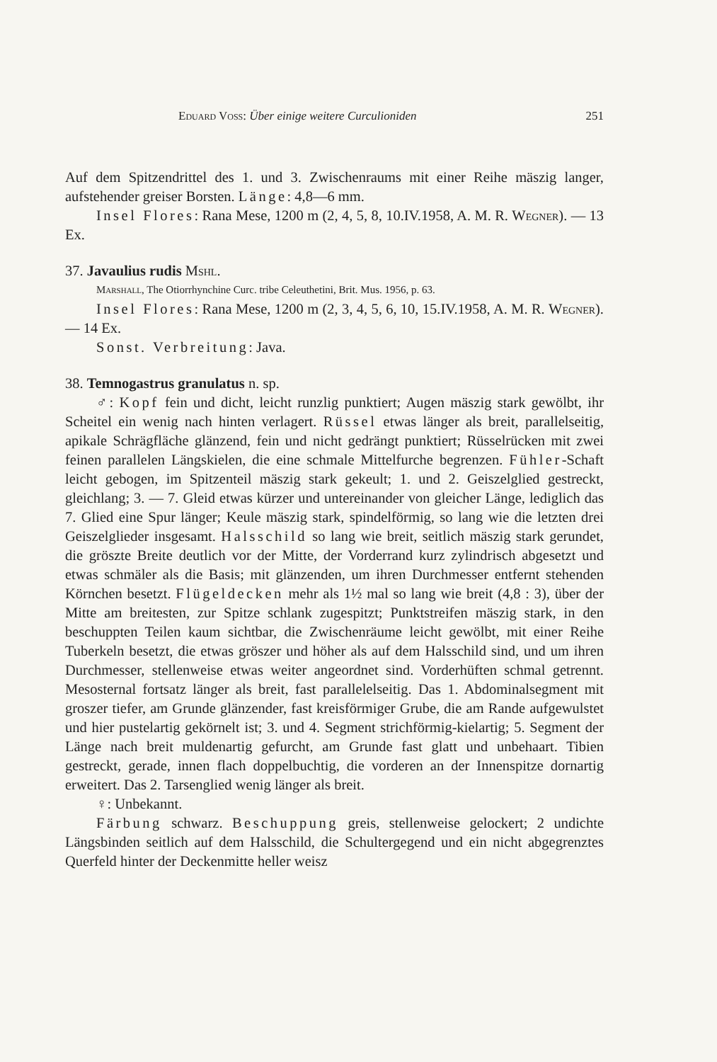Eduard Voss: Über einige weitere Curculioniden 251
Auf dem Spitzendrittel des 1. und 3. Zwischenraums mit einer Reihe mäszig langer, aufstehender greiser Borsten. Länge: 4,8—6 mm.
Insel Flores: Rana Mese, 1200 m (2, 4, 5, 8, 10.IV.1958, A. M. R. Wegner). — 13 Ex.
37. Javaulius rudis Mshl.
Marshall, The Otiorrhynchine Curc. tribe Celeuthetini, Brit. Mus. 1956, p. 63.
Insel Flores: Rana Mese, 1200 m (2, 3, 4, 5, 6, 10, 15.IV.1958, A. M. R. Wegner). — 14 Ex.
Sonst. Verbreitung: Java.
38. Temnogastrus granulatus n. sp.
♂: Kopf fein und dicht, leicht runzlig punktiert; Augen mäszig stark gewölbt, ihr Scheitel ein wenig nach hinten verlagert. Rüssel etwas länger als breit, parallelseitig, apikale Schrägfläche glänzend, fein und nicht gedrängt punktiert; Rüsselrücken mit zwei feinen parallelen Längskielen, die eine schmale Mittelfurche begrenzen. Fühler-Schaft leicht gebogen, im Spitzenteil mäszig stark gekeult; 1. und 2. Geiszelglied gestreckt, gleichlang; 3. — 7. Gleid etwas kürzer und untereinander von gleicher Länge, lediglich das 7. Glied eine Spur länger; Keule mäszig stark, spindelförmig, so lang wie die letzten drei Geiszelglieder insgesamt. Halsschild so lang wie breit, seitlich mäszig stark gerundet, die gröszte Breite deutlich vor der Mitte, der Vorderrand kurz zylindrisch abgesetzt und etwas schmäler als die Basis; mit glänzenden, um ihren Durchmesser entfernt stehenden Körnchen besetzt. Flügeldecken mehr als 1½ mal so lang wie breit (4,8 : 3), über der Mitte am breitesten, zur Spitze schlank zugespitzt; Punktstreifen mäszig stark, in den beschuppten Teilen kaum sichtbar, die Zwischenräume leicht gewölbt, mit einer Reihe Tuberkeln besetzt, die etwas gröszer und höher als auf dem Halsschild sind, und um ihren Durchmesser, stellenweise etwas weiter angeordnet sind. Vorderhüften schmal getrennt. Mesosternal fortsatz länger als breit, fast parallelelseitig. Das 1. Abdominalsegment mit groszer tiefer, am Grunde glänzender, fast kreisförmiger Grube, die am Rande aufgewulstet und hier pustelartig gekörnelt ist; 3. und 4. Segment strichförmig-kielartig; 5. Segment der Länge nach breit muldenartig gefurcht, am Grunde fast glatt und unbehaart. Tibien gestreckt, gerade, innen flach doppelbuchtig, die vorderen an der Innenspitze dornartig erweitert. Das 2. Tarsenglied wenig länger als breit.
♀: Unbekannt.
Färbung schwarz. Beschuppung greis, stellenweise gelockert; 2 undichte Längsbinden seitlich auf dem Halsschild, die Schultergegend und ein nicht abgegrenztes Querfeld hinter der Deckenmitte heller weisz